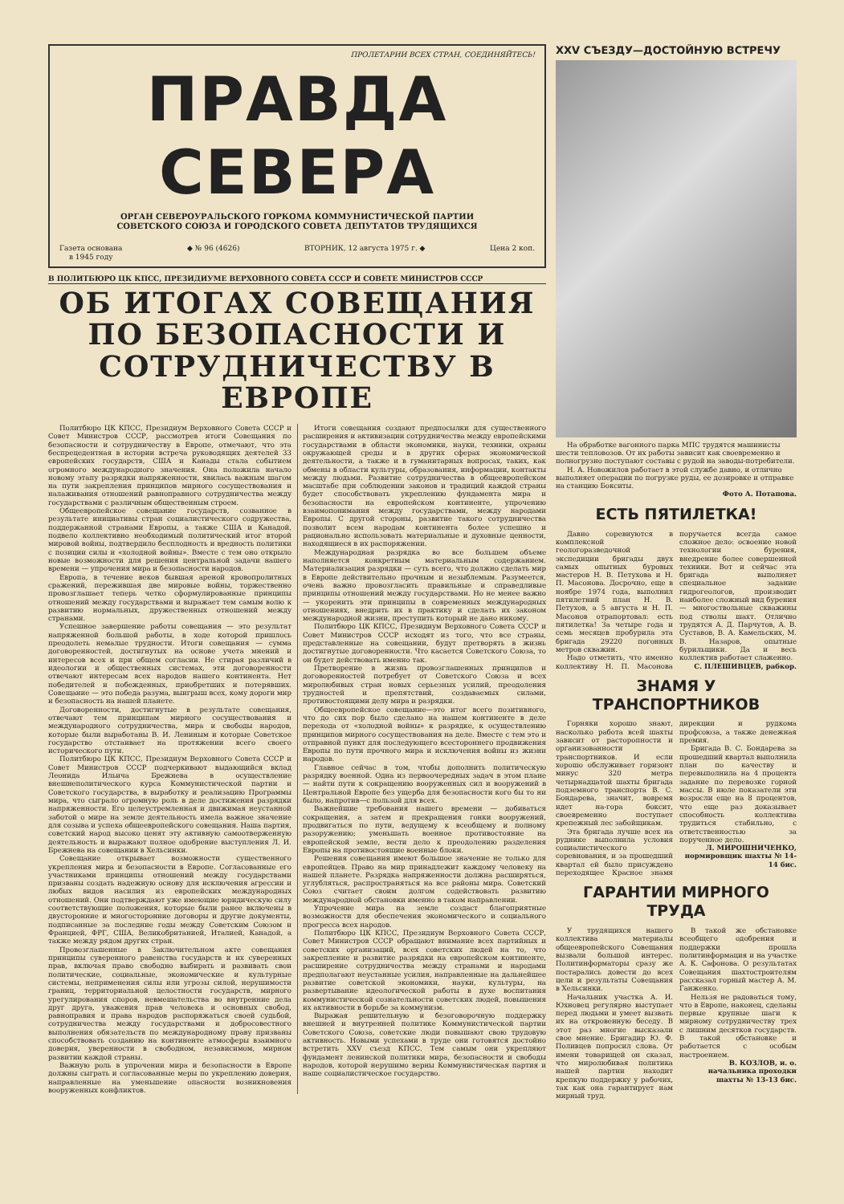ПРОЛЕТАРИИ ВСЕХ СТРАН, СОЕДИНЯЙТЕСЬ!
ПРАВДА СЕВЕРА
ОРГАН СЕВЕРОУРАЛЬСКОГО ГОРКОМА КОММУНИСТИЧЕСКОЙ ПАРТИИ
СОВЕТСКОГО СОЮЗА И ГОРОДСКОГО СОВЕТА ДЕПУТАТОВ ТРУДЯЩИХСЯ
Газета основана
в 1945 году ◆ № 96 (4626) ВТОРНИК, 12 августа 1975 г. ◆ Цена 2 коп.
В ПОЛИТБЮРО ЦК КПСС, ПРЕЗИДИУМЕ ВЕРХОВНОГО СОВЕТА СССР И СОВЕТЕ МИНИСТРОВ СССР
ОБ ИТОГАХ СОВЕЩАНИЯ ПО БЕЗОПАСНОСТИ И СОТРУДНИЧЕСТВУ В ЕВРОПЕ
Политбюро ЦК КПСС, Президиум Верховного Совета СССР и Совет Министров СССР, рассмотрев итоги Совещания по безопасности и сотрудничеству в Европе, отмечают, что эта беспрецедентная в истории встреча руководящих деятелей 33 европейских государств, США и Канады стала событием огромного международного значения. Она положила начало новому этапу разрядки напряженности, явилась важным шагом на пути закрепления принципов мирного сосуществования и налаживания отношений равноправного сотрудничества между государствами с различным общественным строем.
Общеевропейское совещание государств, созванное в результате инициативы стран социалистического содружества, поддержанной странами Европы, а также США и Канадой, подвело коллективно необходимый политический итог второй мировой войны, подтвердило бесплодность и вредность политики с позиции силы и «холодной войны». Вместе с тем оно открыло новые возможности для решения центральной задачи нашего времени — упрочения мира и безопасности народов.
Европа, в течение веков бывшая ареной кровопролитных сражений, пережившая две мировые войны, торжественно провозглашает теперь четко сформулированные принципы отношений между государствами и выражает тем самым волю к развитию нормальных, дружественных отношений между странами.
Успешное завершение работы совещания — это результат напряженной большой работы, в ходе которой пришлось преодолеть немалые трудности. Итоги совещания — сумма договоренностей, достигнутых на основе учета мнений и интересов всех и при общем согласии. Не стирая различий в идеологии и общественных системах, эти договоренности отвечают интересам всех народов нашего континента. Нет победителей и побежденных, приобретших и потерявших. Совещание — это победа разума, выигрыш всех, кому дороги мир и безопасность на нашей планете.
Договоренности, достигнутые в результате совещания, отвечают тем принципам мирного сосуществования и международного сотрудничества, мира и свободы народов, которые были выработаны В. И. Лениным и которые Советское государство отстаивает на протяжении всего своего исторического пути.
Политбюро ЦК КПСС, Президиум Верховного Совета СССР и Совет Министров СССР подчеркивают выдающийся вклад Леонида Ильича Брежнева в осуществление внешнеполитического курса Коммунистической партии и Советского государства, в выработку и реализацию Программы мира, что сыграло огромную роль в деле достижения разрядки напряженности. Его целеустремленная и движимая неустанной заботой о мире на земле деятельность имела важное значение для созыва и успеха общеевропейского совещания. Наша партия, советский народ высоко ценят эту активную самоотверженную деятельность и выражают полное одобрение выступления Л. И. Брежнева на совещании в Хельсинки.
Совещание открывает возможности существенного укрепления мира и безопасности в Европе. Согласованные его участниками принципы отношений между государствами призваны создать надежную основу для исключения агрессии и любых видов насилия из европейских международных отношений. Они подтверждают уже имеющие юридическую силу соответствующие положения, которые были ранее включены в двусторонние и многосторонние договоры и другие документы, подписанные за последние годы между Советским Союзом и Францией, ФРГ, США, Великобританией, Италией, Канадой, а также между рядом других стран.
Провозглашенные в Заключительном акте совещания принципы суверенного равенства государств и их суверенных прав, включая право свободно выбирать и развивать свои политические, социальные, экономические и культурные системы, неприменения силы или угрозы силой, нерушимости границ, территориальной целостности государств, мирного урегулирования споров, невмешательства во внутренние дела друг друга, уважения прав человека и основных свобод, равноправия и права народов распоряжаться своей судьбой, сотрудничества между государствами и добросовестного выполнения обязательств по международному праву призваны способствовать созданию на континенте атмосферы взаимного доверия, уверенности в свободном, независимом, мирном развитии каждой страны.
Важную роль в упрочении мира и безопасности в Европе должны сыграть и согласованные меры по укреплению доверия, направленные на уменьшение опасности возникновения вооруженных конфликтов.
Итоги совещания создают предпосылки для существенного расширения и активизации сотрудничества между европейскими государствами в области экономики, науки, техники, охраны окружающей среды и в других сферах экономической деятельности, а также и в гуманитарных вопросах, таких, как обмены в области культуры, образования, информации, контакты между людьми. Развитие сотрудничества в общеевропейском масштабе при соблюдении законов и традиций каждой страны будет способствовать укреплению фундамента мира и безопасности на европейском континенте, упрочению взаимопонимания между государствами, между народами Европы. С другой стороны, развитие такого сотрудничества позволит всем народам континента более успешно и рационально использовать материальные и духовные ценности, находящиеся в их распоряжении.
Международная разрядка во все большем объеме наполняется конкретным материальным содержанием. Материализация разрядки — суть всего, что должно сделать мир в Европе действительно прочным и незыблемым. Разумеется, очень важно провозгласить правильные и справедливые принципы отношений между государствами. Но не менее важно — укоренить эти принципы в современных международных отношениях, внедрить их в практику и сделать их законом международной жизни, преступить который не дано никому.
Политбюро ЦК КПСС, Президиум Верховного Совета СССР и Совет Министров СССР исходят из того, что все страны, представленные на совещании, будут претворять в жизнь достигнутые договоренности. Что касается Советского Союза, то он будет действовать именно так.
Претворение в жизнь провозглашенных принципов и договоренностей потребует от Советского Союза и всех миролюбивых стран новых серьезных усилий, преодоления трудностей и препятствий, создаваемых силами, противостоящими делу мира и разрядки.
Общеевропейское совещание—это итог всего позитивного, что до сих пор было сделано на нашем континенте в деле перехода от «холодной войны» к разрядке, к осуществлению принципов мирного сосуществования на деле. Вместе с тем это и отправной пункт для последующего всестороннего продвижения Европы по пути прочного мира и исключения войны из жизни народов.
Главное сейчас в том, чтобы дополнить политическую разрядку военной. Одна из первоочередных задач в этом плане — найти пути к сокращению вооруженных сил и вооружений в Центральной Европе без ущерба для безопасности кого бы то ни было, напротив—с пользой для всех.
Важнейшие требования нашего времени — добиваться сокращения, а затем и прекращения гонки вооружений, продвигаться по пути, ведущему к всеобщему и полному разоружению; уменьшать военное противостояние на европейской земле, вести дело к преодолению разделения Европы на противостоящие военные блоки.
Решения совещания имеют большое значение не только для европейцев. Право на мир принадлежит каждому человеку на нашей планете. Разрядка напряженности должна расширяться, углубляться, распространяться на все районы мира. Советский Союз считает своим долгом содействовать развитию международной обстановки именно в таком направлении.
Упрочение мира на земле создаст благоприятные возможности для обеспечения экономического и социального прогресса всех народов.
Политбюро ЦК КПСС, Президиум Верховного Совета СССР, Совет Министров СССР обращают внимание всех партийных и советских организаций, всех советских людей на то, что закрепление и развитие разрядки на европейском континенте, расширение сотрудничества между странами и народами предполагают неустанные усилия, направленные на дальнейшее развитие советской экономики, науки, культуры, на развертывание идеологической работы в духе воспитания коммунистической сознательности советских людей, повышения их активности в борьбе за коммунизм.
Выражая решительную и безоговорочную поддержку внешней и внутренней политике Коммунистической партии Советского Союза, советские люди повышают свою трудовую активность. Новыми успехами в труде они готовятся достойно встретить XXV съезд КПСС. Тем самым они укрепляют фундамент ленинской политики мира, безопасности и свободы народов, которой нерушимо верны Коммунистическая партия и наше социалистическое государство.
XXV СЪЕЗДУ—ДОСТОЙНУЮ ВСТРЕЧУ
На обработке вагонного парка МПС трудятся машинисты шести тепловозов. От их работы зависит как своевременно и полногрузно поступают составы с рудой на заводы-потребители.
Н. А. Новожилов работает в этой службе давно, и отлично выполняет операции по погрузке руды, ее дозировке и отправке на станцию Бокситы.
Фото А. Потапова.
ЕСТЬ ПЯТИЛЕТКА!
Давно соревнуются в комплексной геологоразведочной экспедиции бригады двух самых опытных буровых мастеров Н. В. Петухова и Н. П. Масонова. Досрочно, еще в ноябре 1974 года, выполнил пятилетний план Н. В. Петухов, а 5 августа и Н. П. Масонов отрапортовал: есть пятилетка! За четыре года и семь месяцев пробурила эта бригада 29220 погонных метров скважин.
Надо отметить, что именно коллективу Н. П. Масонова поручается всегда самое сложное дело: освоение новой технологии бурения, внедрение более совершенной техники. Вот и сейчас эта бригада выполняет специальное задание гидрогеологов, производит наиболее сложный вид бурения — многоствольные скважины под стволы шахт. Отлично трудятся А. Д. Парчутов, А. В. Суставов, В. А. Камельских, М. В. Назаров, опытные бурильщики. Да и весь коллектив работает слаженно.
С. ПЛЕШИВЦЕВ, рабкор.
ЗНАМЯ У ТРАНСПОРТНИКОВ
Горняки хорошо знают, насколько работа всей шахты зависит от расторопности и организованности транспортников. И если хорошо обслуживает горизонт минус 320 метра четырнадцатой шахты бригада подземного транспорта В. С. Бондарева, значит, вовремя идет на-гора боксит, своевременно поступает крепежный лес забойщикам.
Эта бригада лучше всех на руднике выполнила условия социалистического соревнования, и за прошедший квартал ей было присуждено переходящее Красное знамя дирекции и рудкома профсоюза, а также денежная премия.
Бригада В. С. Бондарева за прошедший квартал выполнила план по качеству и перевыполнила на 4 процента задание по перевозке горной массы. В июле показатели эти возросли еще на 8 процентов, что еще раз доказывает способность коллектива трудиться стабильно, с ответственностью за порученное дело.
Л. МИРОШНИЧЕНКО, нормировщик шахты № 14-14 бис.
ГАРАНТИИ МИРНОГО ТРУДА
У трудящихся нашего коллектива материалы общеевропейского Совещания вызвали большой интерес. Политинформаторы сразу же постарались довести до всех цели и результаты Совещания в Хельсинки.
Начальник участка А. И. Юхновец регулярно выступает перед людьми и умеет вызвать их на откровенную беседу. В этот раз многие высказали свое мнение. Бригадир Ю. Ф. Поливцев попросил слова. От имени товарищей он сказал, что миролюбивая политика нашей партии находит крепкую поддержку у рабочих, так как она гарантирует нам мирный труд.
В такой же обстановке всеобщего одобрения и поддержки прошла политинформация и на участке А. К. Сафонова. О результатах Совещания шахтостроителям рассказал горный мастер А. М. Ганженко.
Нельзя не радоваться тому, что в Европе, наконец, сделаны первые крупные шаги к мирному сотрудничеству трех с лишним десятков государств. В такой обстановке и работается с особым настроением.
В. КОЗЛОВ, и. о. начальника проходки шахты № 13-13 бис.